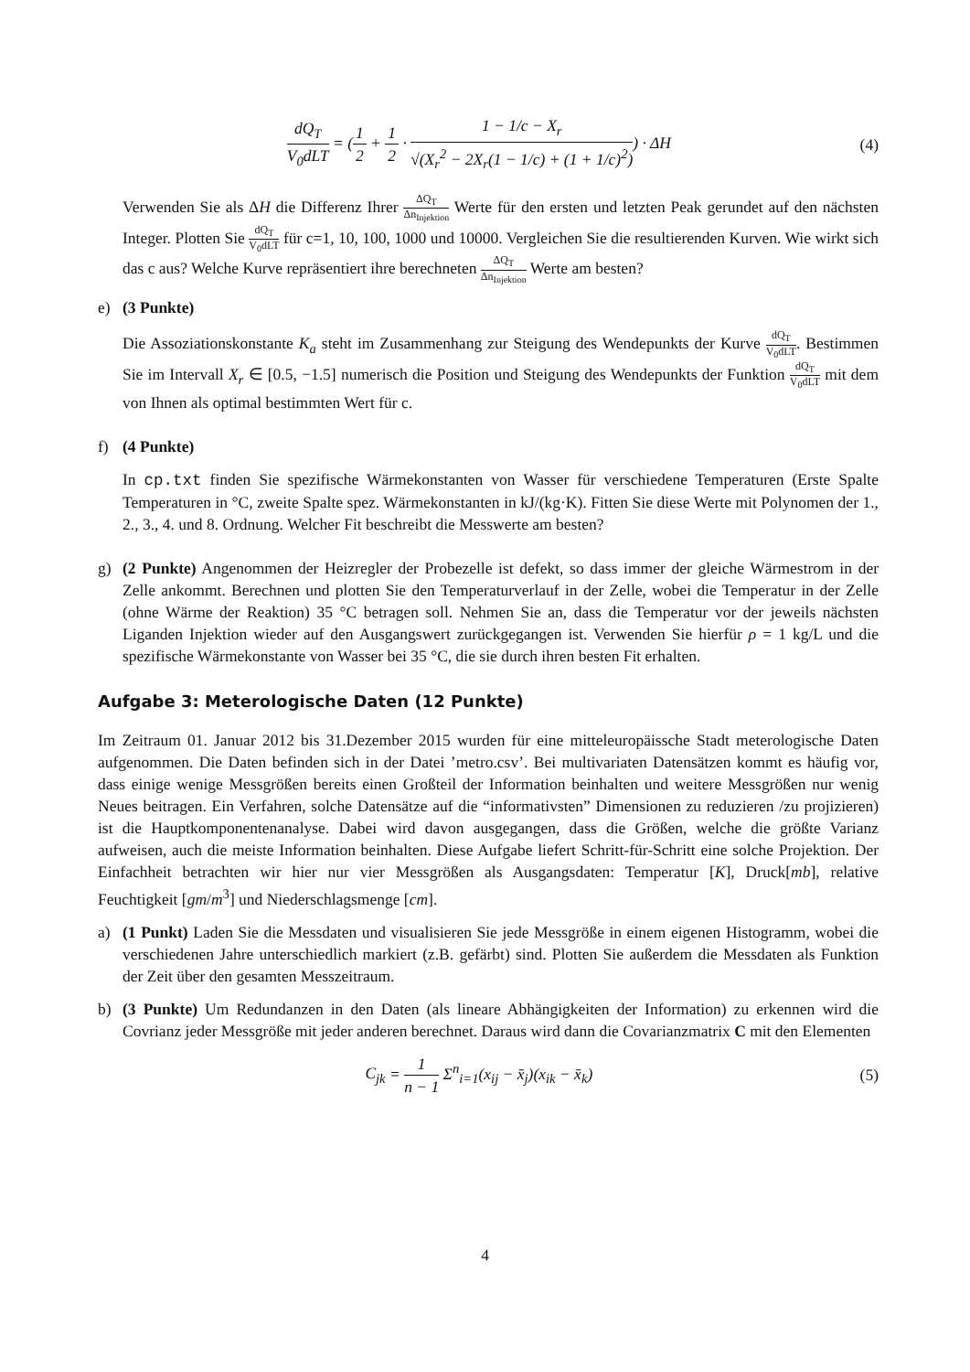dQ<sub>T</sub> V<sub>0</sub>dLT = (1 2 + 1 2 · 1 − 1/c − X<sub>r</sub> √(X<sub>r</sub><sup>2</sup> − 2X<sub>r</sub>(1 − 1/c) + (1 + 1/c)<sup>2</sup>)) · ΔH
(4)
Verwenden Sie als ΔH die Differenz Ihrer ΔQ<sub>T</sub> Δn<sub>Injektion</sub> Werte für den ersten und letzten Peak gerundet auf den nächsten Integer. Plotten Sie dQ<sub>T</sub> V<sub>0</sub>dLT für c=1, 10, 100, 1000 und 10000. Vergleichen Sie die resultierenden Kurven. Wie wirkt sich das c aus? Welche Kurve repräsentiert ihre berechneten ΔQ<sub>T</sub> Δn<sub>Injektion</sub> Werte am besten?
e) (3 Punkte)
Die Assoziationskonstante K<sub>a</sub> steht im Zusammenhang zur Steigung des Wendepunkts der Kurve dQ<sub>T</sub> V<sub>0</sub>dLT. Bestimmen Sie im Intervall X<sub>r</sub> ∈ [0.5, −1.5] numerisch die Position und Steigung des Wendepunkts der Funktion dQ<sub>T</sub> V<sub>0</sub>dLT mit dem von Ihnen als optimal bestimmten Wert für c.
f) (4 Punkte)
In cp.txt finden Sie spezifische Wärmekonstanten von Wasser für verschiedene Temperaturen (Erste Spalte Temperaturen in °C, zweite Spalte spez. Wärmekonstanten in kJ/(kg·K). Fitten Sie diese Werte mit Polynomen der 1., 2., 3., 4. und 8. Ordnung. Welcher Fit beschreibt die Messwerte am besten?
g) (2 Punkte) Angenommen der Heizregler der Probezelle ist defekt, so dass immer der gleiche Wärmestrom in der Zelle ankommt. Berechnen und plotten Sie den Temperaturverlauf in der Zelle, wobei die Temperatur in der Zelle (ohne Wärme der Reaktion) 35 °C betragen soll. Nehmen Sie an, dass die Temperatur vor der jeweils nächsten Liganden Injektion wieder auf den Ausgangswert zurückgegangen ist. Verwenden Sie hierfür ρ = 1 kg/L und die spezifische Wärmekonstante von Wasser bei 35 °C, die sie durch ihren besten Fit erhalten.
Aufgabe 3: Meterologische Daten (12 Punkte)
Im Zeitraum 01. Januar 2012 bis 31.Dezember 2015 wurden für eine mitteleuropäissche Stadt meterologische Daten aufgenommen. Die Daten befinden sich in der Datei ’metro.csv’. Bei multivariaten Datensätzen kommt es häufig vor, dass einige wenige Messgrößen bereits einen Großteil der Information beinhalten und weitere Messgrößen nur wenig Neues beitragen. Ein Verfahren, solche Datensätze auf die “informativsten” Dimensionen zu reduzieren /zu projizieren) ist die Hauptkomponentenanalyse. Dabei wird davon ausgegangen, dass die Größen, welche die größte Varianz aufweisen, auch die meiste Information beinhalten. Diese Aufgabe liefert Schritt-für-Schritt eine solche Projektion. Der Einfachheit betrachten wir hier nur vier Messgrößen als Ausgangsdaten: Temperatur [K], Druck[mb], relative Feuchtigkeit [gm/m<sup>3</sup>] und Niederschlagsmenge [cm].
a) (1 Punkt) Laden Sie die Messdaten und visualisieren Sie jede Messgröße in einem eigenen Histogramm, wobei die verschiedenen Jahre unterschiedlich markiert (z.B. gefärbt) sind. Plotten Sie außerdem die Messdaten als Funktion der Zeit über den gesamten Messzeitraum.
b) (3 Punkte) Um Redundanzen in den Daten (als lineare Abhängigkeiten der Information) zu erkennen wird die Covrianz jeder Messgröße mit jeder anderen berechnet. Daraus wird dann die Covarianzmatrix C mit den Elementen
C<sub>jk</sub> = 1 n − 1 Σ<sup>n</sup><sub>i=1</sub>(x<sub>ij</sub> − x̄<sub>j</sub>)(x<sub>ik</sub> − x̄<sub>k</sub>)
(5)
4